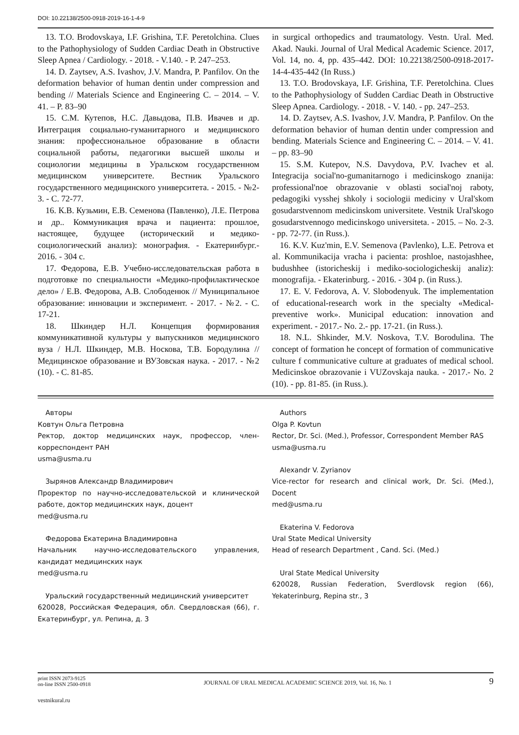DOI: 10.22138/2500-0918-2019-16-1-4-9
13. T.O. Brodovskaya, I.F. Grishina, T.F. Peretolchina. Clues to the Pathophysiology of Sudden Cardiac Death in Obstructive Sleep Apnea / Cardiology. - 2018. - V.140. - P. 247–253.
14. D. Zaytsev, A.S. Ivashov, J.V. Mandra, P. Panfilov. On the deformation behavior of human dentin under compression and bending // Materials Science and Engineering C. – 2014. – V. 41. – P. 83–90
15. С.М. Кутепов, Н.С. Давыдова, П.В. Ивачев и др. Интеграция социально-гуманитарного и медицинского знания: профессиональное образование в области социальной работы, педагогики высшей школы и социологии медицины в Уральском государственном медицинском университете. Вестник Уральского государственного медицинского университета. - 2015. - №2-3. - С. 72-77.
16. К.В. Кузьмин, Е.В. Семенова (Павленко), Л.Е. Петрова и др.. Коммуникация врача и пациента: прошлое, настоящее, будущее (исторический и медико-социологический анализ): монография. - Екатеринбург.- 2016. - 304 с.
17. Федорова, Е.В. Учебно-исследовательская работа в подготовке по специальности «Медико-профилактическое дело» / Е.В. Федорова, А.В. Слободенюк // Муниципальное образование: инновации и эксперимент. - 2017. - №2. - С. 17-21.
18. Шкиндер Н.Л. Концепция формирования коммуникативной культуры у выпускников медицинского вуза / Н.Л. Шкиндер, М.В. Носкова, Т.В. Бородулина // Медицинское образование и ВУЗовская наука. - 2017. - №2 (10). - С. 81-85.
in surgical orthopedics and traumatology. Vestn. Ural. Med. Akad. Nauki. Journal of Ural Medical Academic Science. 2017, Vol. 14, no. 4, pp. 435–442. DOI: 10.22138/2500-0918-2017-14-4-435-442 (In Russ.)
13. T.O. Brodovskaya, I.F. Grishina, T.F. Peretolchina. Clues to the Pathophysiology of Sudden Cardiac Death in Obstructive Sleep Apnea. Cardiology. - 2018. - V. 140. - pp. 247–253.
14. D. Zaytsev, A.S. Ivashov, J.V. Mandra, P. Panfilov. On the deformation behavior of human dentin under compression and bending. Materials Science and Engineering C. – 2014. – V. 41. – pp. 83–90
15. S.M. Kutepov, N.S. Davydova, P.V. Ivachev et al. Integracija social'no-gumanitarnogo i medicinskogo znanija: professional'noe obrazovanie v oblasti social'noj raboty, pedagogiki vysshej shkoly i sociologii mediciny v Ural'skom gosudarstvennom medicinskom universitete. Vestnik Ural'skogo gosudarstvennogo medicinskogo universiteta. - 2015. – No. 2-3. - pp. 72-77. (in Russ.).
16. K.V. Kuz'min, E.V. Semenova (Pavlenko), L.E. Petrova et al. Kommunikacija vracha i pacienta: proshloe, nastojashhee, budushhee (istoricheskij i mediko-sociologicheskij analiz): monografija. - Ekaterinburg. - 2016. - 304 p. (in Russ.).
17. E. V. Fedorova, A. V. Slobodenyuk. The implementation of educational-research work in the specialty «Medical-preventive work». Municipal education: innovation and experiment. - 2017.- No. 2.- pp. 17-21. (in Russ.).
18. N.L. Shkinder, M.V. Noskova, T.V. Borodulina. The concept of formation he concept of formation of communicative culture f communicative culture at graduates of medical school. Medicinskoe obrazovanie i VUZovskaja nauka. - 2017.- No. 2 (10). - pp. 81-85. (in Russ.).
Авторы
Ковтун Ольга Петровна
Ректор, доктор медицинских наук, профессор, член-корреспондент РАН
usma@usma.ru
Зырянов Александр Владимирович
Проректор по научно-исследовательской и клинической работе, доктор медицинских наук, доцент
med@usma.ru
Федорова Екатерина Владимировна
Начальник научно-исследовательского управления, кандидат медицинских наук
med@usma.ru
Уральский государственный медицинский университет
620028, Российская Федерация, обл. Свердловская (66), г. Екатеринбург, ул. Репина, д. 3
Authors
Olga P. Kovtun
Rector, Dr. Sci. (Med.), Professor, Correspondent Member RAS
usma@usma.ru
Alexandr V. Zyrianov
Vice-rector for research and clinical work, Dr. Sci. (Med.), Docent
med@usma.ru
Ekaterina V. Fedorova
Ural State Medical University
Head of research Department , Cand. Sci. (Med.)
Ural State Medical University
620028, Russian Federation, Sverdlovsk region (66), Yekaterinburg, Repina str., 3
print ISSN 2073-9125
on-line ISSN 2500-0918
JOURNAL OF URAL MEDICAL ACADEMIC SCIENCE 2019, Vol. 16, No. 1
9
vestnikural.ru